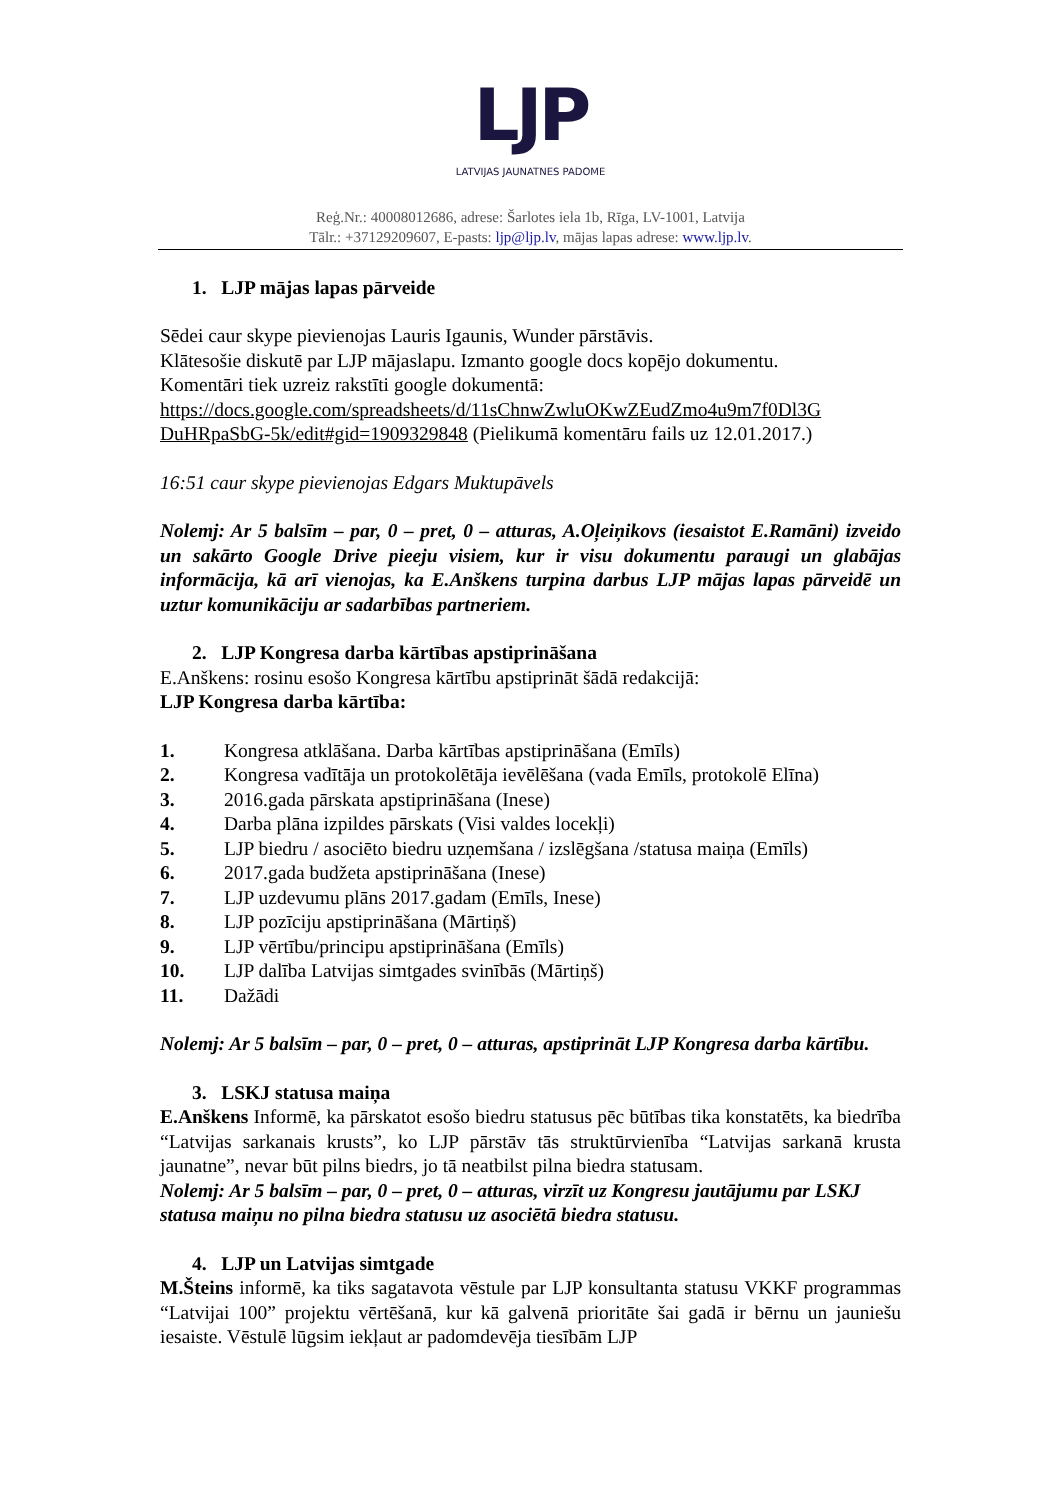LJP
LATVIJAS JAUNATNES PADOME
Reģ.Nr.: 40008012686, adrese: Šarlotes iela 1b, Rīga, LV-1001, Latvija
Tālr.: +37129209607, E-pasts: ljp@ljp.lv, mājas lapas adrese: www.ljp.lv.
1. LJP mājas lapas pārveide
Sēdei caur skype pievienojas Lauris Igaunis, Wunder pārstāvis.
Klātesošie diskutē par LJP mājaslapu. Izmanto google docs kopējo dokumentu.
Komentāri tiek uzreiz rakstīti google dokumentā:
https://docs.google.com/spreadsheets/d/11sChnwZwluOKwZEudZmo4u9m7f0Dl3G DuHRpaSbG-5k/edit#gid=1909329848 (Pielikumā komentāru fails uz 12.01.2017.)
16:51 caur skype pievienojas Edgars Muktupāvels
Nolemj: Ar 5 balsīm – par, 0 – pret, 0 – atturas, A.Oļeiņikovs (iesaistot E.Ramāni) izveido un sakārto Google Drive pieeju visiem, kur ir visu dokumentu paraugi un glabājas informācija, kā arī vienojas, ka E.Anškens turpina darbus LJP mājas lapas pārveidē un uztur komunikāciju ar sadarbības partneriem.
2. LJP Kongresa darba kārtības apstiprināšana
E.Anškens: rosinu esošo Kongresa kārtību apstiprināt šādā redakcijā:
LJP Kongresa darba kārtība:
1. Kongresa atklāšana. Darba kārtības apstiprināšana (Emīls)
2. Kongresa vadītāja un protokolētāja ievēlēšana (vada Emīls, protokolē Elīna)
3. 2016.gada pārskata apstiprināšana (Inese)
4. Darba plāna izpildes pārskats (Visi valdes locekļi)
5. LJP biedru / asociēto biedru uzņemšana / izslēgšana /statusa maiņa (Emīls)
6. 2017.gada budžeta apstiprināšana (Inese)
7. LJP uzdevumu plāns 2017.gadam (Emīls, Inese)
8. LJP pozīciju apstiprināšana (Mārtiņš)
9. LJP vērtību/principu apstiprināšana (Emīls)
10. LJP dalība Latvijas simtgades svinībās (Mārtiņš)
11. Dažādi
Nolemj: Ar 5 balsīm – par, 0 – pret, 0 – atturas, apstiprināt LJP Kongresa darba kārtību.
3. LSKJ statusa maiņa
E.Anškens Informē, ka pārskatot esošo biedru statusus pēc būtības tika konstatēts, ka biedrība “Latvijas sarkanais krusts”, ko LJP pārstāv tās struktūrvienība “Latvijas sarkanā krusta jaunatne”, nevar būt pilns biedrs, jo tā neatbilst pilna biedra statusam.
Nolemj: Ar 5 balsīm – par, 0 – pret, 0 – atturas, virzīt uz Kongresu jautājumu par LSKJ statusa maiņu no pilna biedra statusu uz asociētā biedra statusu.
4. LJP un Latvijas simtgade
M.Šteins informē, ka tiks sagatavota vēstule par LJP konsultanta statusu VKKF programmas “Latvijai 100” projektu vērtēšanā, kur kā galvenā prioritāte šai gadā ir bērnu un jauniešu iesaiste. Vēstulē lūgsim iekļaut ar padomdevēja tiesībām LJP